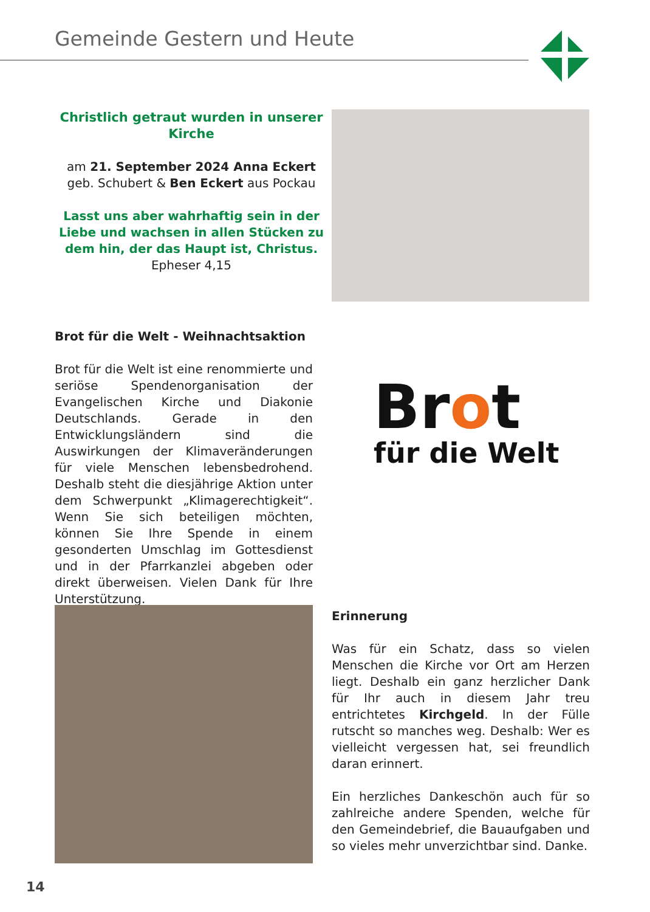Gemeinde Gestern und Heute
Christlich getraut wurden in unserer Kirche
am 21. September 2024 Anna Eckert geb. Schubert & Ben Eckert aus Pockau
Lasst uns aber wahrhaftig sein in der Liebe und wachsen in allen Stücken zu dem hin, der das Haupt ist, Christus.
Epheser 4,15
Brot für die Welt - Weihnachtsaktion
Brot für die Welt ist eine renommierte und seriöse Spendenorganisation der Evangelischen Kirche und Diakonie Deutschlands. Gerade in den Entwicklungsländern sind die Auswirkungen der Klimaveränderungen für viele Menschen lebensbedrohend. Deshalb steht die diesjährige Aktion unter dem Schwerpunkt „Klimagerechtigkeit“. Wenn Sie sich beteiligen möchten, können Sie Ihre Spende in einem gesonderten Umschlag im Gottesdienst und in der Pfarrkanzlei abgeben oder direkt überweisen. Vielen Dank für Ihre Unterstützung.
Brot
für die Welt
Erinnerung
Was für ein Schatz, dass so vielen Menschen die Kirche vor Ort am Herzen liegt. Deshalb ein ganz herzlicher Dank für Ihr auch in diesem Jahr treu entrichtetes Kirchgeld. In der Fülle rutscht so manches weg. Deshalb: Wer es vielleicht vergessen hat, sei freundlich daran erinnert.
Ein herzliches Dankeschön auch für so zahlreiche andere Spenden, welche für den Gemeindebrief, die Bauaufgaben und so vieles mehr unverzichtbar sind. Danke.
14